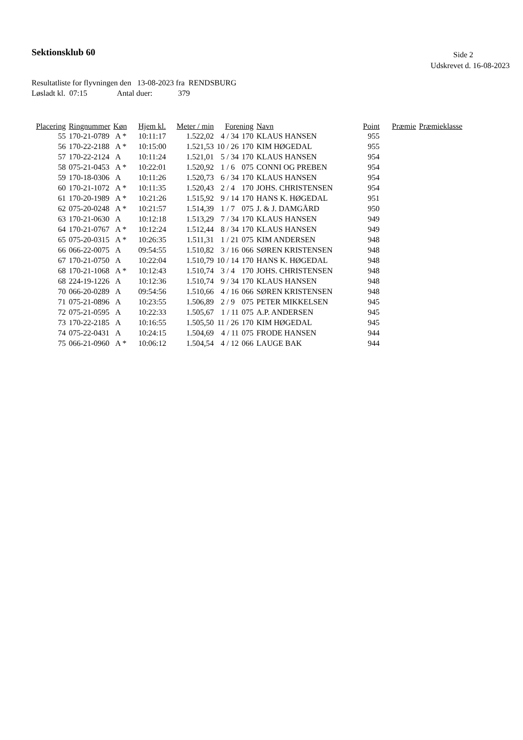Sektionsklub 60
Side 2
Udskrevet d. 16-08-2023
Resultatliste for flyvningen den 13-08-2023 fra RENDSBURG
Løsladt kl. 07:15 Antal duer: 379
| Placering | Ringnummer | Køn | Hjem kl. | Meter / min | Forening | | Navn | Point | Præmie | Præmieklasse |
| --- | --- | --- | --- | --- | --- | --- | --- | --- | --- | --- |
| 55 | 170-21-0789 | A * | 10:11:17 | 1.522,02 | 4 / 34 | 170 | KLAUS HANSEN | 955 | | |
| 56 | 170-22-2188 | A * | 10:15:00 | 1.521,53 | 10 / 26 | 170 | KIM HØGEDAL | 955 | | |
| 57 | 170-22-2124 | A | 10:11:24 | 1.521,01 | 5 / 34 | 170 | KLAUS HANSEN | 954 | | |
| 58 | 075-21-0453 | A * | 10:22:01 | 1.520,92 | 1 / 6 | 075 | CONNI OG PREBEN | 954 | | |
| 59 | 170-18-0306 | A | 10:11:26 | 1.520,73 | 6 / 34 | 170 | KLAUS HANSEN | 954 | | |
| 60 | 170-21-1072 | A * | 10:11:35 | 1.520,43 | 2 / 4 | 170 | JOHS. CHRISTENSEN | 954 | | |
| 61 | 170-20-1989 | A * | 10:21:26 | 1.515,92 | 9 / 14 | 170 | HANS K. HØGEDAL | 951 | | |
| 62 | 075-20-0248 | A * | 10:21:57 | 1.514,39 | 1 / 7 | 075 | J. & J. DAMGÅRD | 950 | | |
| 63 | 170-21-0630 | A | 10:12:18 | 1.513,29 | 7 / 34 | 170 | KLAUS HANSEN | 949 | | |
| 64 | 170-21-0767 | A * | 10:12:24 | 1.512,44 | 8 / 34 | 170 | KLAUS HANSEN | 949 | | |
| 65 | 075-20-0315 | A * | 10:26:35 | 1.511,31 | 1 / 21 | 075 | KIM ANDERSEN | 948 | | |
| 66 | 066-22-0075 | A | 09:54:55 | 1.510,82 | 3 / 16 | 066 | SØREN KRISTENSEN | 948 | | |
| 67 | 170-21-0750 | A | 10:22:04 | 1.510,79 | 10 / 14 | 170 | HANS K. HØGEDAL | 948 | | |
| 68 | 170-21-1068 | A * | 10:12:43 | 1.510,74 | 3 / 4 | 170 | JOHS. CHRISTENSEN | 948 | | |
| 68 | 224-19-1226 | A | 10:12:36 | 1.510,74 | 9 / 34 | 170 | KLAUS HANSEN | 948 | | |
| 70 | 066-20-0289 | A | 09:54:56 | 1.510,66 | 4 / 16 | 066 | SØREN KRISTENSEN | 948 | | |
| 71 | 075-21-0896 | A | 10:23:55 | 1.506,89 | 2 / 9 | 075 | PETER MIKKELSEN | 945 | | |
| 72 | 075-21-0595 | A | 10:22:33 | 1.505,67 | 1 / 11 | 075 | A.P. ANDERSEN | 945 | | |
| 73 | 170-22-2185 | A | 10:16:55 | 1.505,50 | 11 / 26 | 170 | KIM HØGEDAL | 945 | | |
| 74 | 075-22-0431 | A | 10:24:15 | 1.504,69 | 4 / 11 | 075 | FRODE HANSEN | 944 | | |
| 75 | 066-21-0960 | A * | 10:06:12 | 1.504,54 | 4 / 12 | 066 | LAUGE BAK | 944 | | |